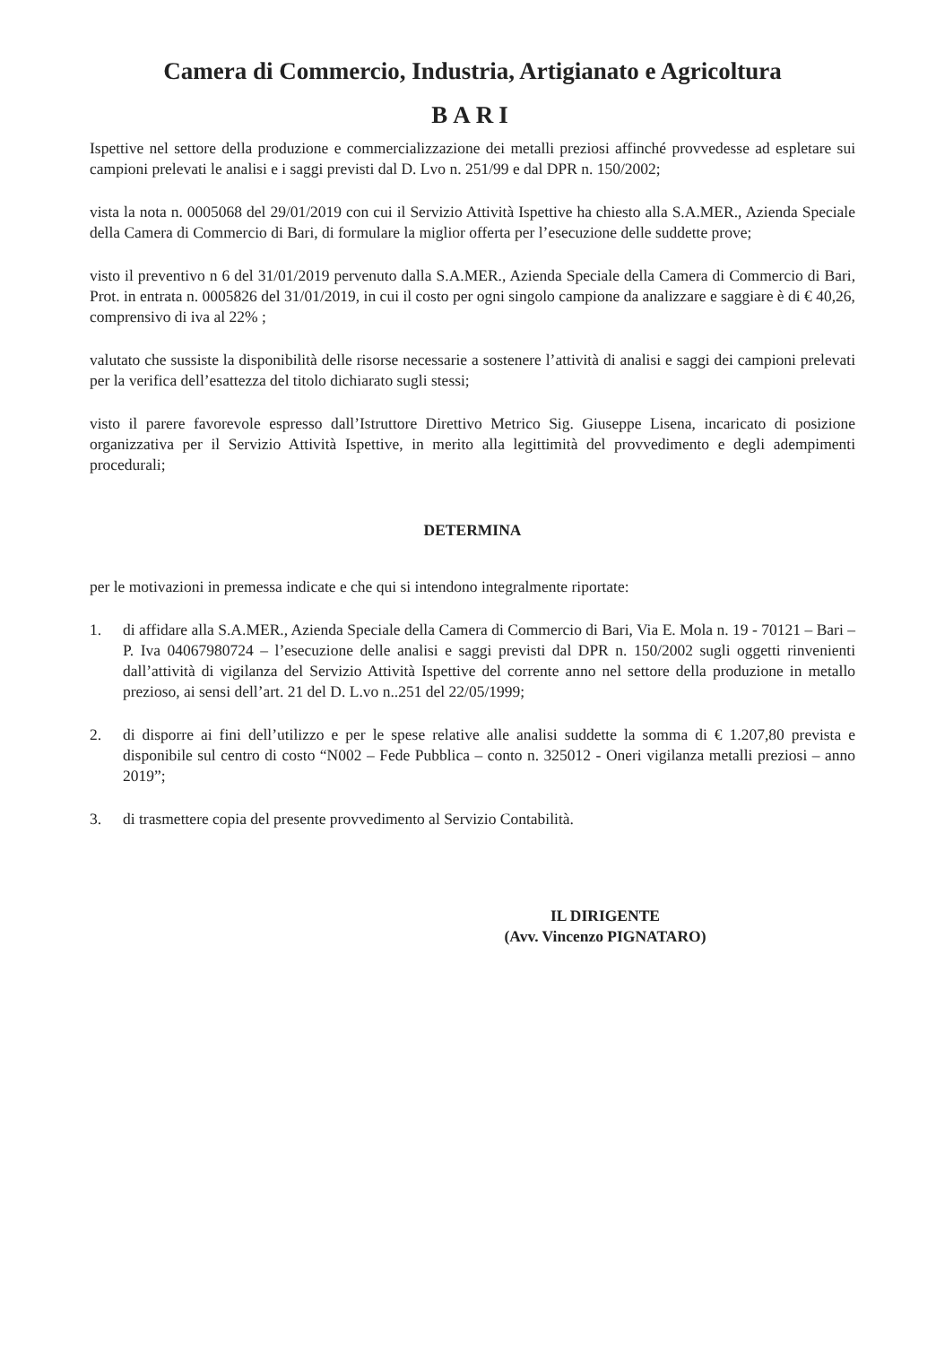Camera di Commercio, Industria, Artigianato e Agricoltura
BARI
Ispettive nel settore della produzione e commercializzazione dei metalli preziosi affinché provvedesse ad espletare sui campioni prelevati le analisi e i saggi previsti dal D. Lvo n. 251/99 e dal DPR n. 150/2002;
vista la nota n. 0005068 del 29/01/2019 con cui il Servizio Attività Ispettive ha chiesto alla S.A.MER., Azienda Speciale della Camera di Commercio di Bari, di formulare la miglior offerta per l’esecuzione delle suddette prove;
visto il preventivo n 6 del 31/01/2019 pervenuto dalla S.A.MER., Azienda Speciale della Camera di Commercio di Bari, Prot. in entrata n. 0005826 del 31/01/2019, in cui il costo per ogni singolo campione da analizzare e saggiare è di € 40,26, comprensivo di iva al 22% ;
valutato che sussiste la disponibilità delle risorse necessarie a sostenere l’attività di analisi e saggi dei campioni prelevati per la verifica dell’esattezza del titolo dichiarato sugli stessi;
visto il parere favorevole espresso dall’Istruttore Direttivo Metrico Sig. Giuseppe Lisena, incaricato di posizione organizzativa per il Servizio Attività Ispettive, in merito alla legittimità del provvedimento e degli adempimenti procedurali;
DETERMINA
per le motivazioni in premessa indicate e che qui si intendono integralmente riportate:
1. di affidare alla S.A.MER., Azienda Speciale della Camera di Commercio di Bari, Via E. Mola n. 19 - 70121 – Bari – P. Iva 04067980724 – l’esecuzione delle analisi e saggi previsti dal DPR n. 150/2002 sugli oggetti rinvenienti dall’attività di vigilanza del Servizio Attività Ispettive del corrente anno nel settore della produzione in metallo prezioso, ai sensi dell’art. 21 del D. L.vo n..251 del 22/05/1999;
2. di disporre ai fini dell’utilizzo e per le spese relative alle analisi suddette la somma di € 1.207,80 prevista e disponibile sul centro di costo “N002 – Fede Pubblica – conto n. 325012 - Oneri vigilanza metalli preziosi – anno 2019”;
3. di trasmettere copia del presente provvedimento al Servizio Contabilità.
IL DIRIGENTE
(Avv. Vincenzo PIGNATARO)